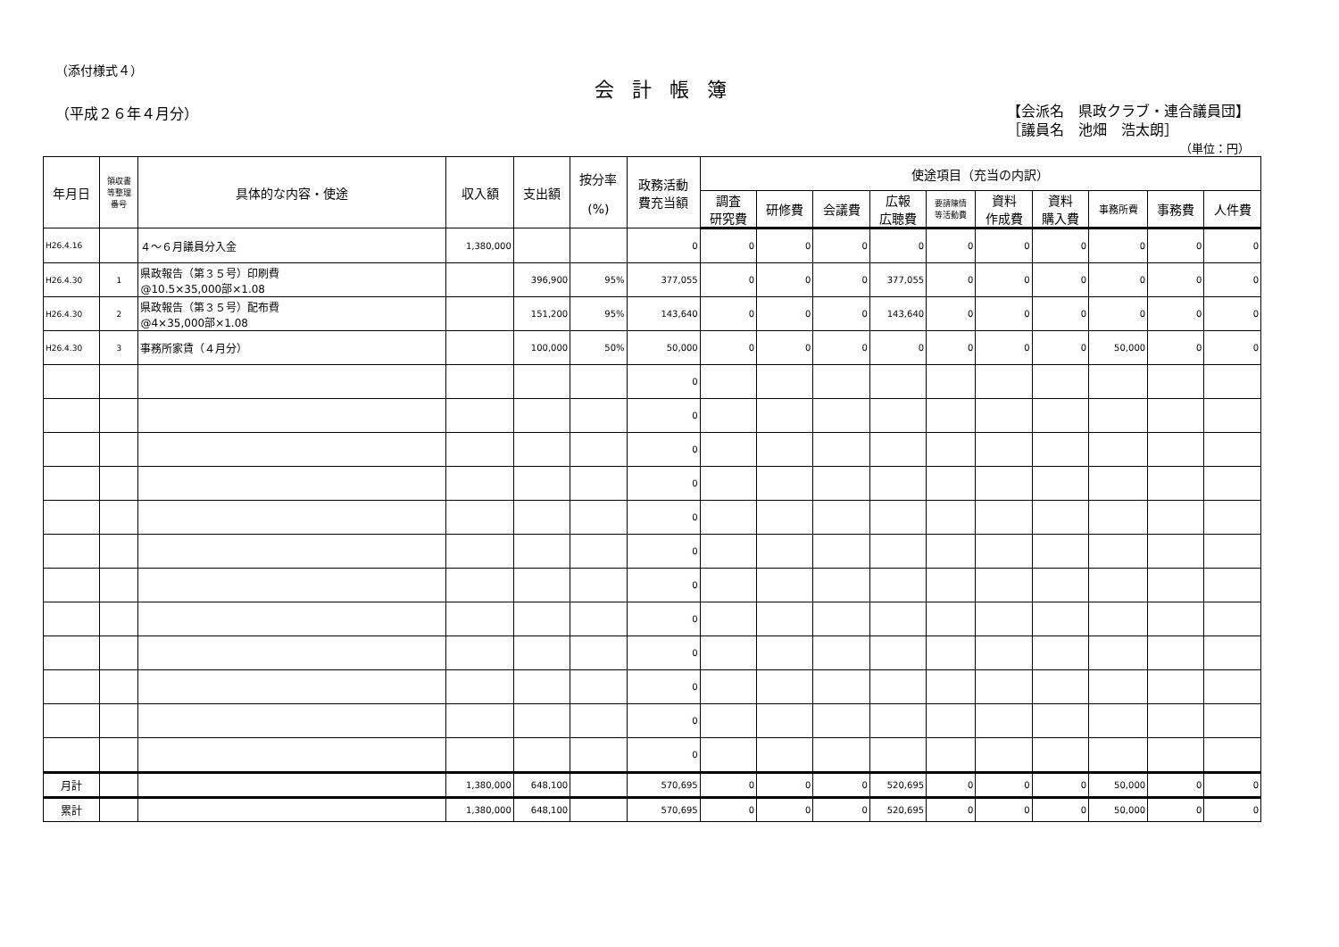（添付様式４）
会計帳簿
（平成２６年４月分）
【会派名　県政クラブ・連合議員団】
［議員名　池畑　浩太朗］
（単位：円）
| 年月日 | 領収書 等整理 番号 | 具体的な内容・使途 | 収入額 | 支出額 | 按分率 (%) | 政務活動 費充当額 | 使途項目（充当の内訳） | | | | | | | | | |
| --- | --- | --- | --- | --- | --- | --- | --- | --- | --- | --- | --- | --- | --- | --- | --- | --- |
| | | | | | | | 調査 研究費 | 研修費 | 会議費 | 広報 広聴費 | 要請陳情 等活動費 | 資料 作成費 | 資料 購入費 | 事務所費 | 事務費 | 人件費 |
| H26.4.16 | | ４～６月議員分入金 | 1,380,000 | | | 0 | 0 | 0 | 0 | 0 | 0 | 0 | 0 | 0 | 0 | 0 |
| H26.4.30 | 1 | 県政報告（第３５号）印刷費 @10.5×35,000部×1.08 | | 396,900 | 95% | 377,055 | 0 | 0 | 0 | 377,055 | 0 | 0 | 0 | 0 | 0 | 0 |
| H26.4.30 | 2 | 県政報告（第３５号）配布費 @4×35,000部×1.08 | | 151,200 | 95% | 143,640 | 0 | 0 | 0 | 143,640 | 0 | 0 | 0 | 0 | 0 | 0 |
| H26.4.30 | 3 | 事務所家賃（４月分） | | 100,000 | 50% | 50,000 | 0 | 0 | 0 | 0 | 0 | 0 | 0 | 50,000 | 0 | 0 |
| | | | | | | 0 | | | | | | | | | | |
| | | | | | | 0 | | | | | | | | | | |
| | | | | | | 0 | | | | | | | | | | |
| | | | | | | 0 | | | | | | | | | | |
| | | | | | | 0 | | | | | | | | | | |
| | | | | | | 0 | | | | | | | | | | |
| | | | | | | 0 | | | | | | | | | | |
| | | | | | | 0 | | | | | | | | | | |
| | | | | | | 0 | | | | | | | | | | |
| | | | | | | 0 | | | | | | | | | | |
| | | | | | | 0 | | | | | | | | | | |
| | | | | | | 0 | | | | | | | | | | |
| 月計 | | | 1,380,000 | 648,100 | | 570,695 | 0 | 0 | 0 | 520,695 | 0 | 0 | 0 | 50,000 | 0 | 0 |
| 累計 | | | 1,380,000 | 648,100 | | 570,695 | 0 | 0 | 0 | 520,695 | 0 | 0 | 0 | 50,000 | 0 | 0 |